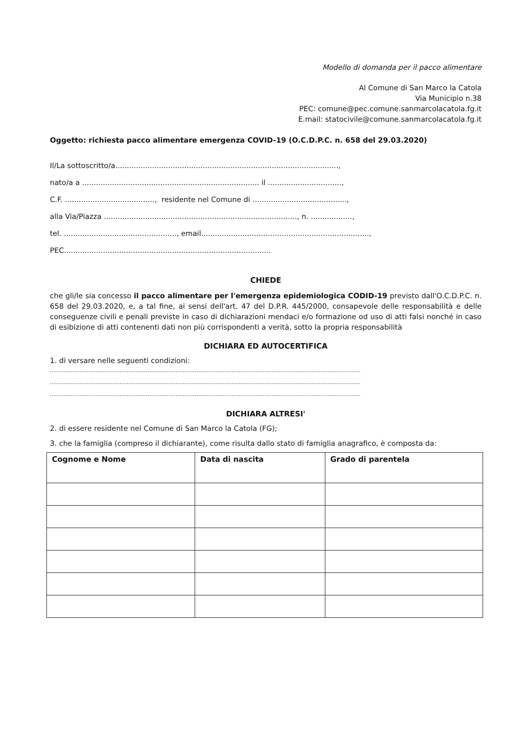Modello di domanda per il pacco alimentare
Al Comune di San Marco la Catola
Via Municipio n.38
PEC: comune@pec.comune.sanmarcolacatola.fg.it
E.mail: statocivile@comune.sanmarcolacatola.fg.it
Oggetto: richiesta pacco alimentare emergenza COVID-19 (O.C.D.P.C. n. 658 del 29.03.2020)
Il/La sottoscritto/a.................................................................................................,
nato/a a ............................................................................. il ................................,
C.F. ......................................., residente nel Comune di .........................................,
alla Via/Piazza ...................................................................................., n. ..................,
tel. ................................................., email.........................................................................,
PEC..........................................................................................
CHIEDE
che gli/le sia concesso il pacco alimentare per l'emergenza epidemiologica CODID-19 previsto dall'O.C.D.P.C. n. 658 del 29.03.2020, e, a tal fine, ai sensi dell'art. 47 del D.P.R. 445/2000, consapevole delle responsabilità e delle conseguenze civili e penali previste in caso di dichiarazioni mendaci e/o formazione od uso di atti falsi nonché in caso di esibizione di atti contenenti dati non più corrispondenti a verità, sotto la propria responsabilità
DICHIARA ED AUTOCERTIFICA
1. di versare nelle seguenti condizioni:
..................................................................................................................................................................................
..................................................................................................................................................................................
..................................................................................................................................................................................
DICHIARA ALTRESI'
2. di essere residente nel Comune di San Marco la Catola (FG);
3. che la famiglia (compreso il dichiarante), come risulta dallo stato di famiglia anagrafico, è composta da:
| Cognome e Nome | Data di nascita | Grado di parentela |
| --- | --- | --- |